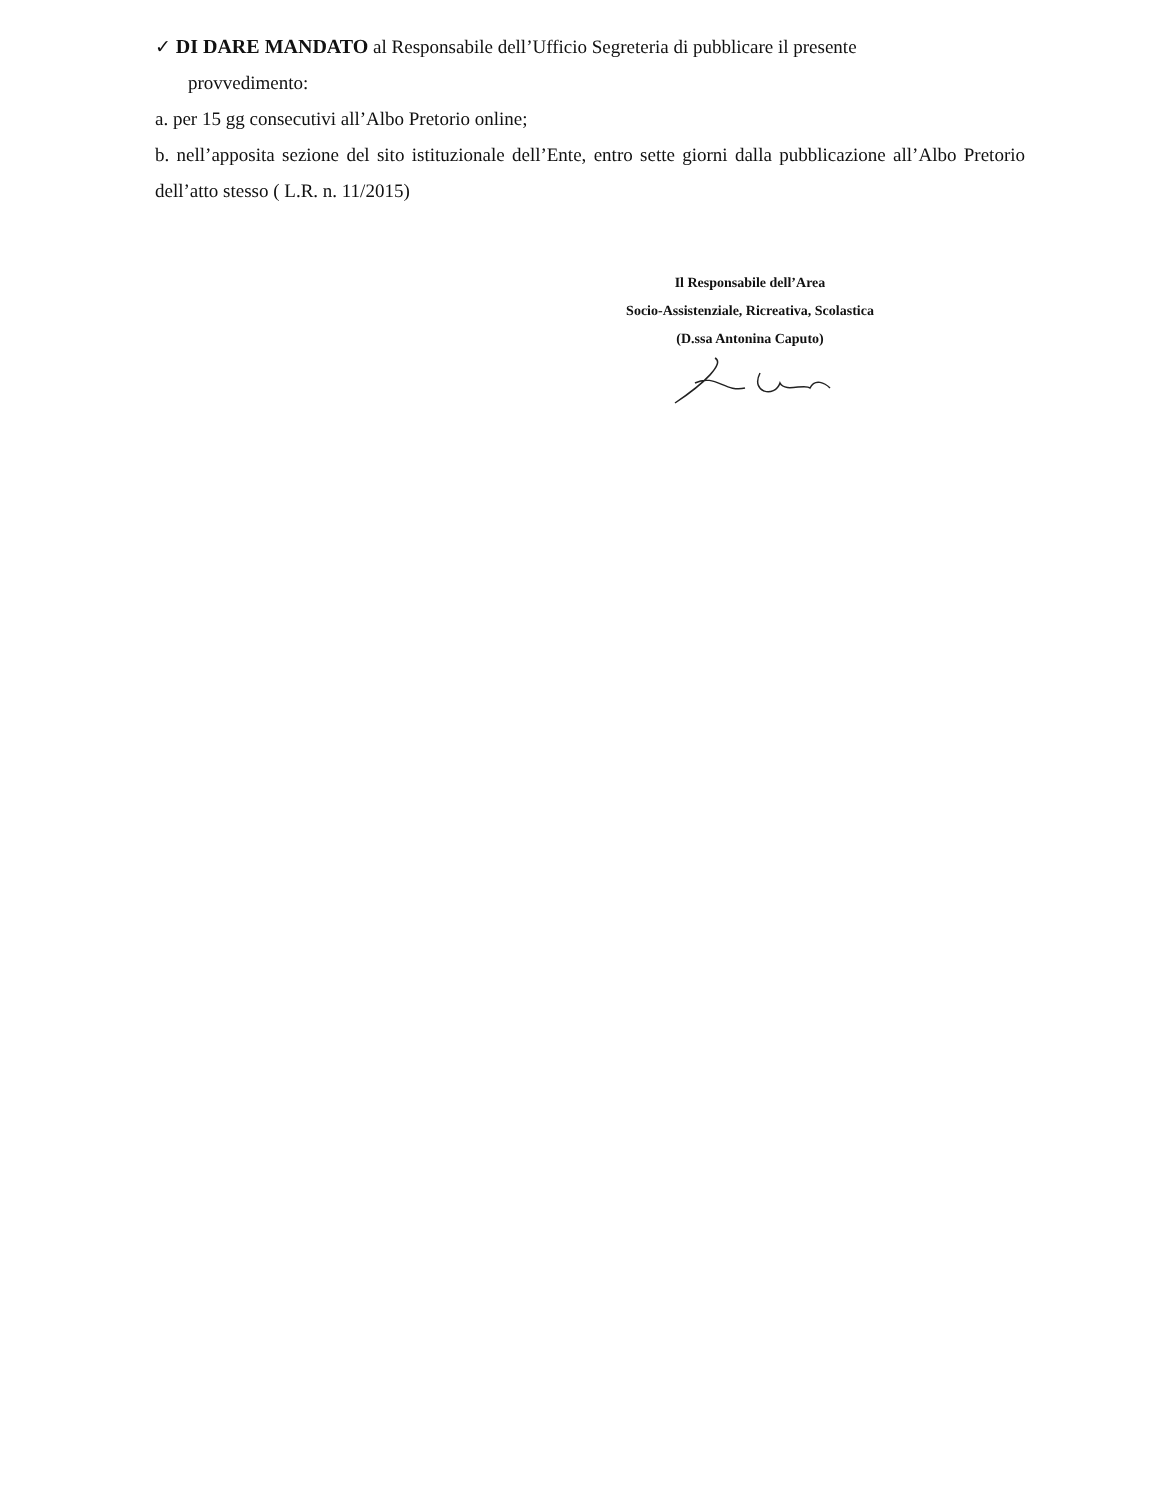✓ DI DARE MANDATO al Responsabile dell’Ufficio Segreteria di pubblicare il presente
provvedimento:
a. per 15 gg consecutivi all’Albo Pretorio online;
b. nell’apposita sezione del sito istituzionale dell’Ente, entro sette giorni dalla pubblicazione all’Albo Pretorio dell’atto stesso ( L.R. n. 11/2015)
Il Responsabile dell’Area
Socio-Assistenziale, Ricreativa, Scolastica
(D.ssa Antonina Caputo)